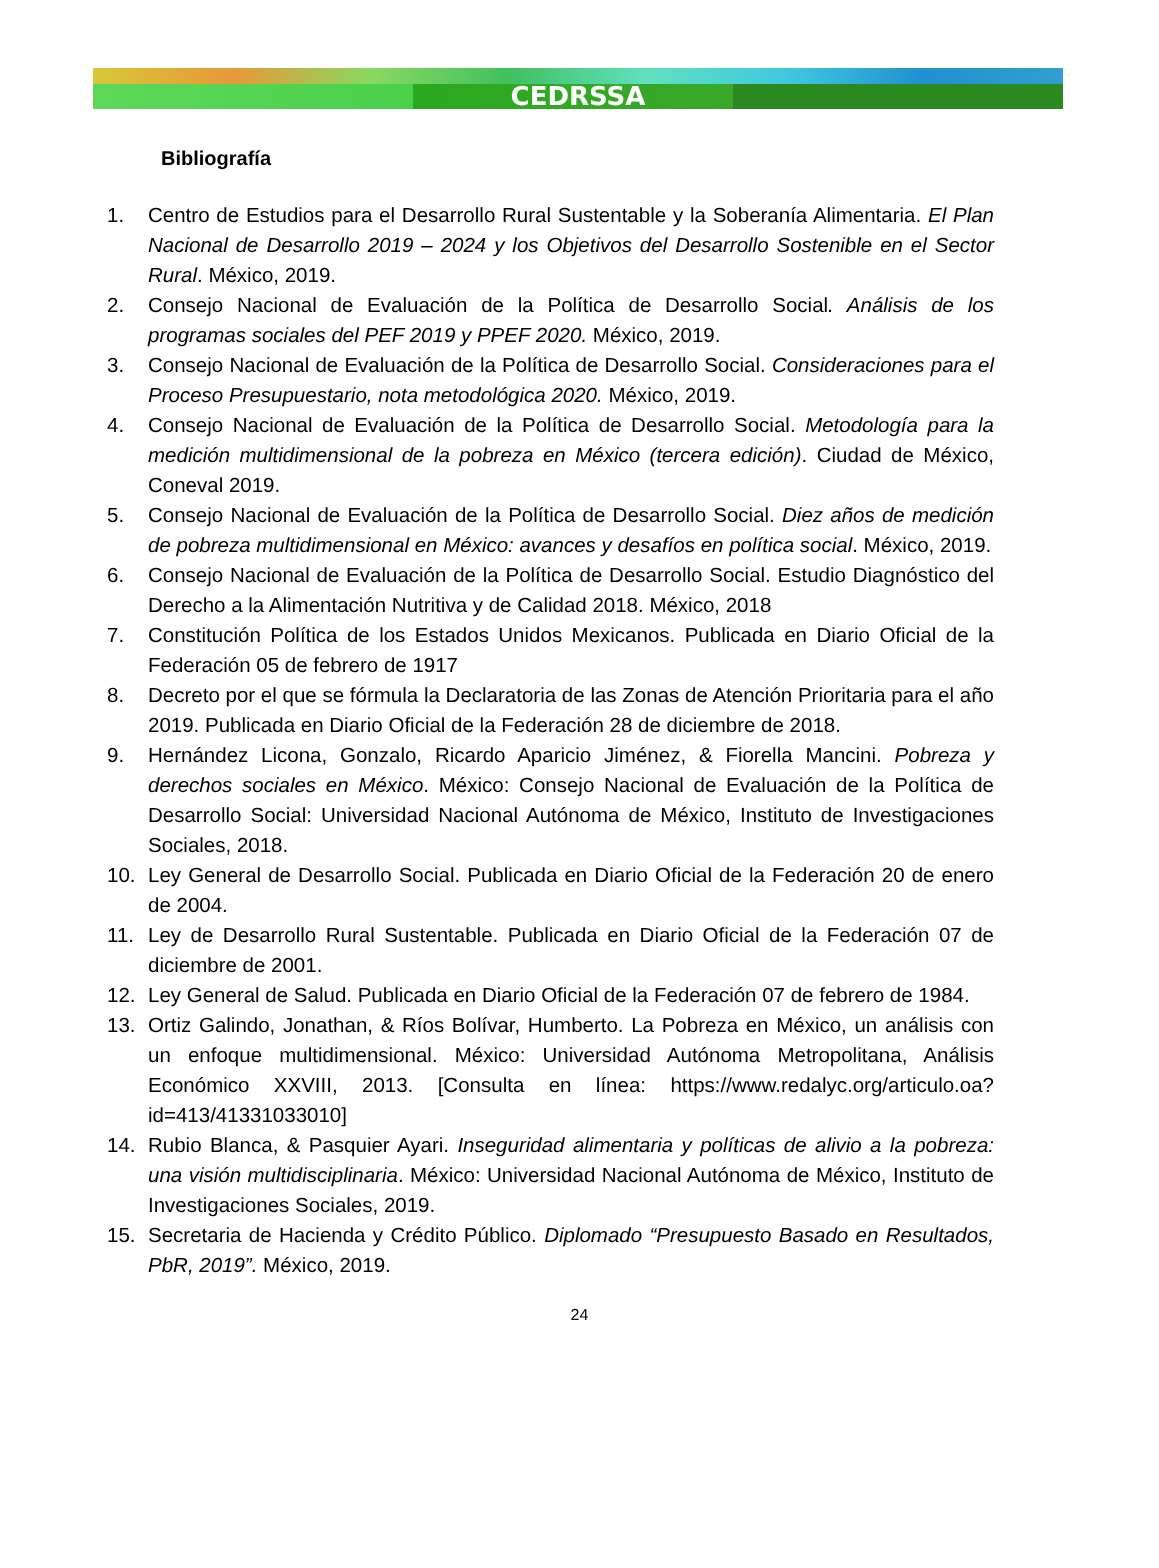CEDRSSA
Bibliografía
1. Centro de Estudios para el Desarrollo Rural Sustentable y la Soberanía Alimentaria. El Plan Nacional de Desarrollo 2019 – 2024 y los Objetivos del Desarrollo Sostenible en el Sector Rural. México, 2019.
2. Consejo Nacional de Evaluación de la Política de Desarrollo Social. Análisis de los programas sociales del PEF 2019 y PPEF 2020. México, 2019.
3. Consejo Nacional de Evaluación de la Política de Desarrollo Social. Consideraciones para el Proceso Presupuestario, nota metodológica 2020. México, 2019.
4. Consejo Nacional de Evaluación de la Política de Desarrollo Social. Metodología para la medición multidimensional de la pobreza en México (tercera edición). Ciudad de México, Coneval 2019.
5. Consejo Nacional de Evaluación de la Política de Desarrollo Social. Diez años de medición de pobreza multidimensional en México: avances y desafíos en política social. México, 2019.
6. Consejo Nacional de Evaluación de la Política de Desarrollo Social. Estudio Diagnóstico del Derecho a la Alimentación Nutritiva y de Calidad 2018. México, 2018
7. Constitución Política de los Estados Unidos Mexicanos. Publicada en Diario Oficial de la Federación 05 de febrero de 1917
8. Decreto por el que se fórmula la Declaratoria de las Zonas de Atención Prioritaria para el año 2019. Publicada en Diario Oficial de la Federación 28 de diciembre de 2018.
9. Hernández Licona, Gonzalo, Ricardo Aparicio Jiménez, & Fiorella Mancini. Pobreza y derechos sociales en México. México: Consejo Nacional de Evaluación de la Política de Desarrollo Social: Universidad Nacional Autónoma de México, Instituto de Investigaciones Sociales, 2018.
10. Ley General de Desarrollo Social. Publicada en Diario Oficial de la Federación 20 de enero de 2004.
11. Ley de Desarrollo Rural Sustentable. Publicada en Diario Oficial de la Federación 07 de diciembre de 2001.
12. Ley General de Salud. Publicada en Diario Oficial de la Federación 07 de febrero de 1984.
13. Ortiz Galindo, Jonathan, & Ríos Bolívar, Humberto. La Pobreza en México, un análisis con un enfoque multidimensional. México: Universidad Autónoma Metropolitana, Análisis Económico XXVIII, 2013. [Consulta en línea: https://www.redalyc.org/articulo.oa?id=413/41331033010]
14. Rubio Blanca, & Pasquier Ayari. Inseguridad alimentaria y políticas de alivio a la pobreza: una visión multidisciplinaria. México: Universidad Nacional Autónoma de México, Instituto de Investigaciones Sociales, 2019.
15. Secretaria de Hacienda y Crédito Público. Diplomado “Presupuesto Basado en Resultados, PbR, 2019”. México, 2019.
24